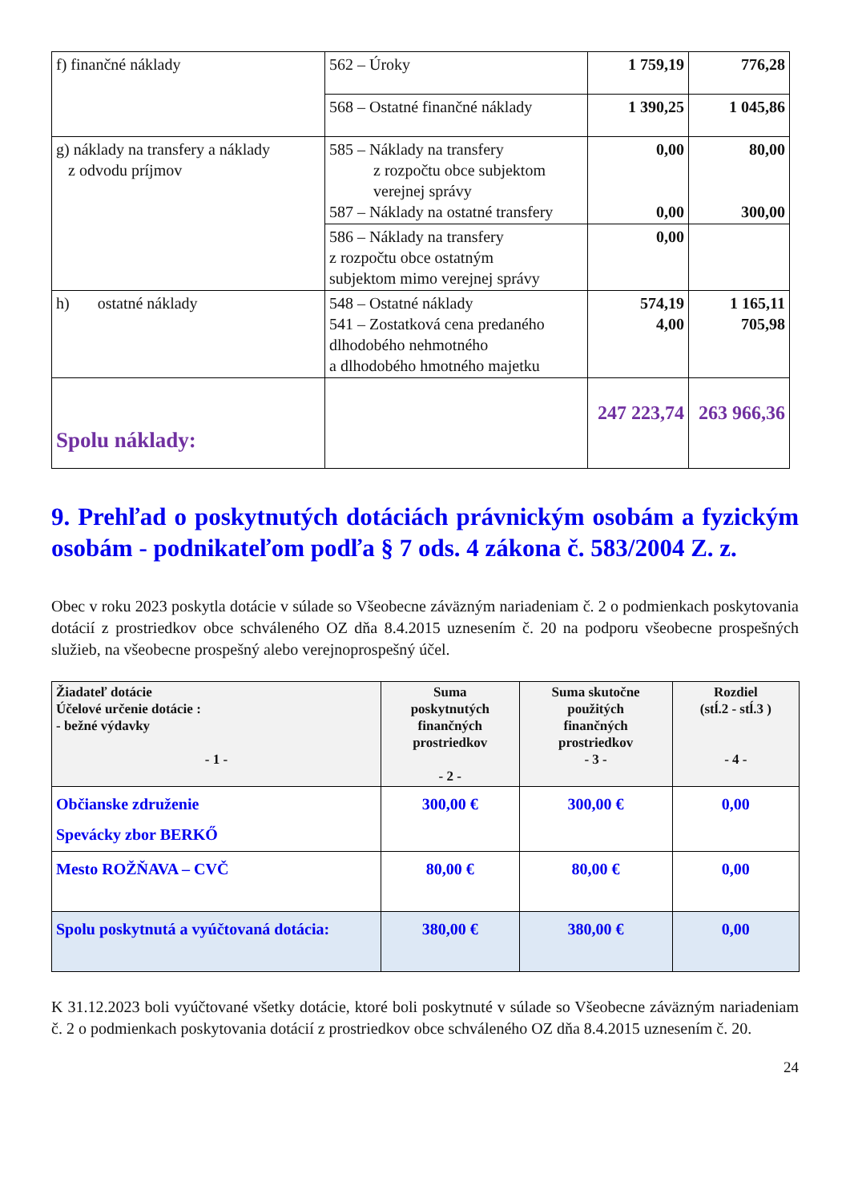| f) finančné náklady | 562 – Úroky | 1 759,19 | 776,28 |
| | 568 – Ostatné finančné náklady | 1 390,25 | 1 045,86 |
| g) náklady na transfery a náklady z odvodu príjmov | 585 – Náklady na transfery z rozpočtu obce subjektom verejnej správy 587 – Náklady na ostatné transfery | 0,00 0,00 | 80,00 300,00 |
| | 586 – Náklady na transfery z rozpočtu obce ostatným subjektom mimo verejnej správy | 0,00 | |
| h) ostatné náklady | 548 – Ostatné náklady 541 – Zostatková cena predaného dlhodobého nehmotného a dlhodobého hmotného majetku | 574,19 4,00 | 1 165,11 705,98 |
| Spolu náklady: | | 247 223,74 | 263 966,36 |
9. Prehľad o poskytnutých dotáciách právnickým osobám a fyzickým osobám - podnikateľom podľa § 7 ods. 4 zákona č. 583/2004 Z. z.
Obec v roku 2023 poskytla dotácie v súlade so Všeobecne záväzným nariadeniam č. 2 o podmienkach poskytovania dotácií z prostriedkov obce schváleného OZ dňa 8.4.2015 uznesením č. 20 na podporu všeobecne prospešných služieb, na všeobecne prospešný alebo verejnoprospešný účel.
| Žiadateľ dotácie Účelové určenie dotácie : - bežné výdavky - 1 - | Suma poskytnutých finančných prostriedkov - 2 - | Suma skutočne použitých finančných prostriedkov - 3 - | Rozdiel (stĺ.2 - stĺ.3 ) - 4 - |
| --- | --- | --- | --- |
| Občianske združenie Spevácky zbor BERKŐ | 300,00 € | 300,00 € | 0,00 |
| Mesto ROŽŇAVA – CVČ | 80,00 € | 80,00 € | 0,00 |
| Spolu poskytnutá a vyúčtovaná dotácia: | 380,00 € | 380,00 € | 0,00 |
K 31.12.2023 boli vyúčtované všetky dotácie, ktoré boli poskytnuté v súlade so Všeobecne záväzným nariadeniam č. 2 o podmienkach poskytovania dotácií z prostriedkov obce schváleného OZ dňa 8.4.2015 uznesením č. 20.
24